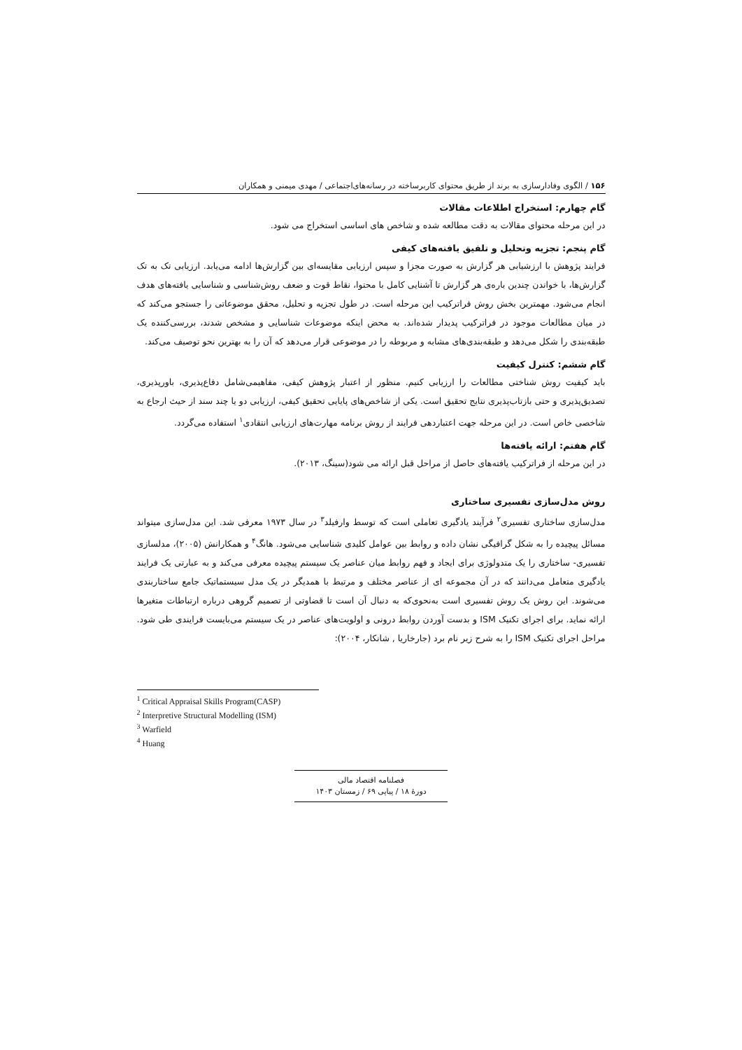۱۵۶ / الگوی وفادارسازی به برند از طریق محتوای کاربرساخته در رسانه‌های‌اجتماعی / مهدی میمنی و همکاران
گام چهارم: استخراج اطلاعات مقالات
در این مرحله محتوای مقالات به دقت مطالعه شده و شاخص های اساسی استخراج می شود.
گام پنجم: تجزیه وتحلیل و تلفیق یافته‌های کیفی
فرایند پژوهش با ارزشیابی هر گزارش به صورت مجزا و سپس ارزیابی مقایسه‌ای بین گزارش‌ها ادامه می‌یابد. ارزیابی تک به تک گزارش‌ها، با خواندن چندین باره‌ی هر گزارش تا آشنایی کامل با محتوا، نقاط قوت و ضعف روش‌شناسی و شناسایی یافته‌های هدف انجام می‌شود. مهمترین بخش روش فراترکیب این مرحله است. در طول تجزیه و تحلیل، محقق موضوعاتی را جستجو می‌کند که در میان مطالعات موجود در فراترکیب پدیدار شده‌اند. به محض اینکه موضوعات شناسایی و مشخص شدند، بررسی‌کننده یک طبقه‌بندی را شکل می‌دهد و طبقه‌بندی‌های مشابه و مربوطه را در موضوعی قرار می‌دهد که آن را به بهترین نحو توصیف می‌کند.
گام ششم: کنترل کیفیت
باید کیفیت روش شناختی مطالعات را ارزیابی کنیم. منظور از اعتبار پژوهش کیفی، مفاهیمی‌شامل دفاع‌پذیری، باورپذیری، تصدیق‌پذیری و حتی بازتاب‌پذیری نتایج تحقیق است. یکی از شاخص‌های پایایی تحقیق کیفی، ارزیابی دو یا چند سند از حیث ارجاع به شاخصی خاص است. در این مرحله جهت اعتباردهی فرایند از روش برنامه مهارت‌های ارزیابی انتقادی<sup>۱</sup> استفاده می‌گردد.
گام هفتم: ارائه یافته‌ها
در این مرحله از فراترکیب یافته‌های حاصل از مراحل قبل ارائه می شود(سینگ، ۲۰۱۳).
روش مدل‌سازی تفسیری ساختاری
مدل‌سازی ساختاری تفسیری<sup>۲</sup> فرآیند یادگیری تعاملی است که توسط وارفیلد<sup>۳</sup> در سال ۱۹۷۳ معرفی شد. این مدل‌سازی میتواند مسائل پیچیده را به شکل گرافیگی نشان داده و روابط بین عوامل کلیدی شناسایی می‌شود. هانگ<sup>۴</sup> و همکارانش (۲۰۰۵)، مدلسازی تفسیری- ساختاری را یک متدولوژی برای ایجاد و فهم روابط میان عناصر یک سیستم پیچیده معرفی می‌کند و به عبارتی یک فرایند یادگیری متعامل می‌دانند که در آن مجموعه ای از عناصر مختلف و مرتبط با همدیگر در یک مدل سیستماتیک جامع ساختاربندی می‌شوند. این روش یک روش تفسیری است به‌نحوی‌که به دنبال آن است تا قضاوتی از تصمیم گروهی درباره ارتباطات متغیرها ارائه نماید. برای اجرای تکنیک ISM و بدست آوردن روابط درونی و اولویت‌های عناصر در یک سیستم می‌بایست فرایندی طی شود. مراحل اجرای تکنیک ISM را به شرح زیر نام برد (جارخاریا , شانکار، ۲۰۰۴):
<sup>1</sup> Critical Appraisal Skills Program(CASP)
<sup>2</sup> Interpretive Structural Modelling (ISM)
<sup>3</sup> Warfield
<sup>4</sup> Huang
فصلنامه اقتصاد مالی
دورهٔ ۱۸ / پیاپی ۶۹ / زمستان ۱۴۰۳